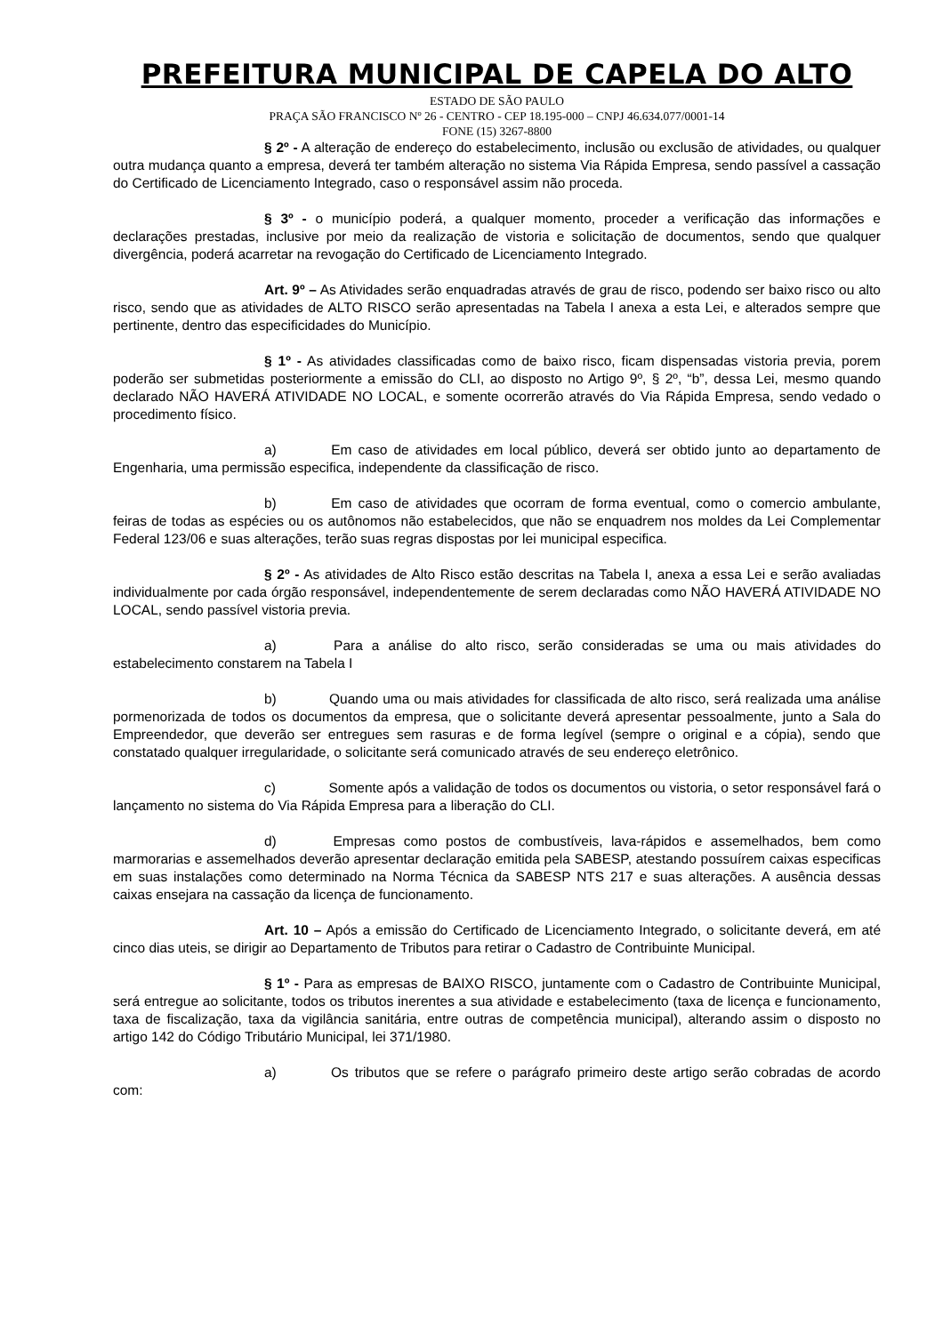PREFEITURA MUNICIPAL DE CAPELA DO ALTO
ESTADO DE SÃO PAULO
PRAÇA SÃO FRANCISCO Nº 26 - CENTRO - CEP 18.195-000 – CNPJ 46.634.077/0001-14
FONE (15) 3267-8800
§ 2º - A alteração de endereço do estabelecimento, inclusão ou exclusão de atividades, ou qualquer outra mudança quanto a empresa, deverá ter também alteração no sistema Via Rápida Empresa, sendo passível a cassação do Certificado de Licenciamento Integrado, caso o responsável assim não proceda.
§ 3º - o município poderá, a qualquer momento, proceder a verificação das informações e declarações prestadas, inclusive por meio da realização de vistoria e solicitação de documentos, sendo que qualquer divergência, poderá acarretar na revogação do Certificado de Licenciamento Integrado.
Art. 9º – As Atividades serão enquadradas através de grau de risco, podendo ser baixo risco ou alto risco, sendo que as atividades de ALTO RISCO serão apresentadas na Tabela I anexa a esta Lei, e alterados sempre que pertinente, dentro das especificidades do Município.
§ 1º - As atividades classificadas como de baixo risco, ficam dispensadas vistoria previa, porem poderão ser submetidas posteriormente a emissão do CLI, ao disposto no Artigo 9º, § 2º, “b”, dessa Lei, mesmo quando declarado NÃO HAVERÁ ATIVIDADE NO LOCAL, e somente ocorrerão através do Via Rápida Empresa, sendo vedado o procedimento físico.
a) Em caso de atividades em local público, deverá ser obtido junto ao departamento de Engenharia, uma permissão especifica, independente da classificação de risco.
b) Em caso de atividades que ocorram de forma eventual, como o comercio ambulante, feiras de todas as espécies ou os autônomos não estabelecidos, que não se enquadrem nos moldes da Lei Complementar Federal 123/06 e suas alterações, terão suas regras dispostas por lei municipal especifica.
§ 2º - As atividades de Alto Risco estão descritas na Tabela I, anexa a essa Lei e serão avaliadas individualmente por cada órgão responsável, independentemente de serem declaradas como NÃO HAVERÁ ATIVIDADE NO LOCAL, sendo passível vistoria previa.
a) Para a análise do alto risco, serão consideradas se uma ou mais atividades do estabelecimento constarem na Tabela I
b) Quando uma ou mais atividades for classificada de alto risco, será realizada uma análise pormenorizada de todos os documentos da empresa, que o solicitante deverá apresentar pessoalmente, junto a Sala do Empreendedor, que deverão ser entregues sem rasuras e de forma legível (sempre o original e a cópia), sendo que constatado qualquer irregularidade, o solicitante será comunicado através de seu endereço eletrônico.
c) Somente após a validação de todos os documentos ou vistoria, o setor responsável fará o lançamento no sistema do Via Rápida Empresa para a liberação do CLI.
d) Empresas como postos de combustíveis, lava-rápidos e assemelhados, bem como marmorarias e assemelhados deverão apresentar declaração emitida pela SABESP, atestando possuírem caixas especificas em suas instalações como determinado na Norma Técnica da SABESP NTS 217 e suas alterações. A ausência dessas caixas ensejara na cassação da licença de funcionamento.
Art. 10 – Após a emissão do Certificado de Licenciamento Integrado, o solicitante deverá, em até cinco dias uteis, se dirigir ao Departamento de Tributos para retirar o Cadastro de Contribuinte Municipal.
§ 1º - Para as empresas de BAIXO RISCO, juntamente com o Cadastro de Contribuinte Municipal, será entregue ao solicitante, todos os tributos inerentes a sua atividade e estabelecimento (taxa de licença e funcionamento, taxa de fiscalização, taxa da vigilância sanitária, entre outras de competência municipal), alterando assim o disposto no artigo 142 do Código Tributário Municipal, lei 371/1980.
a) Os tributos que se refere o parágrafo primeiro deste artigo serão cobradas de acordo com: